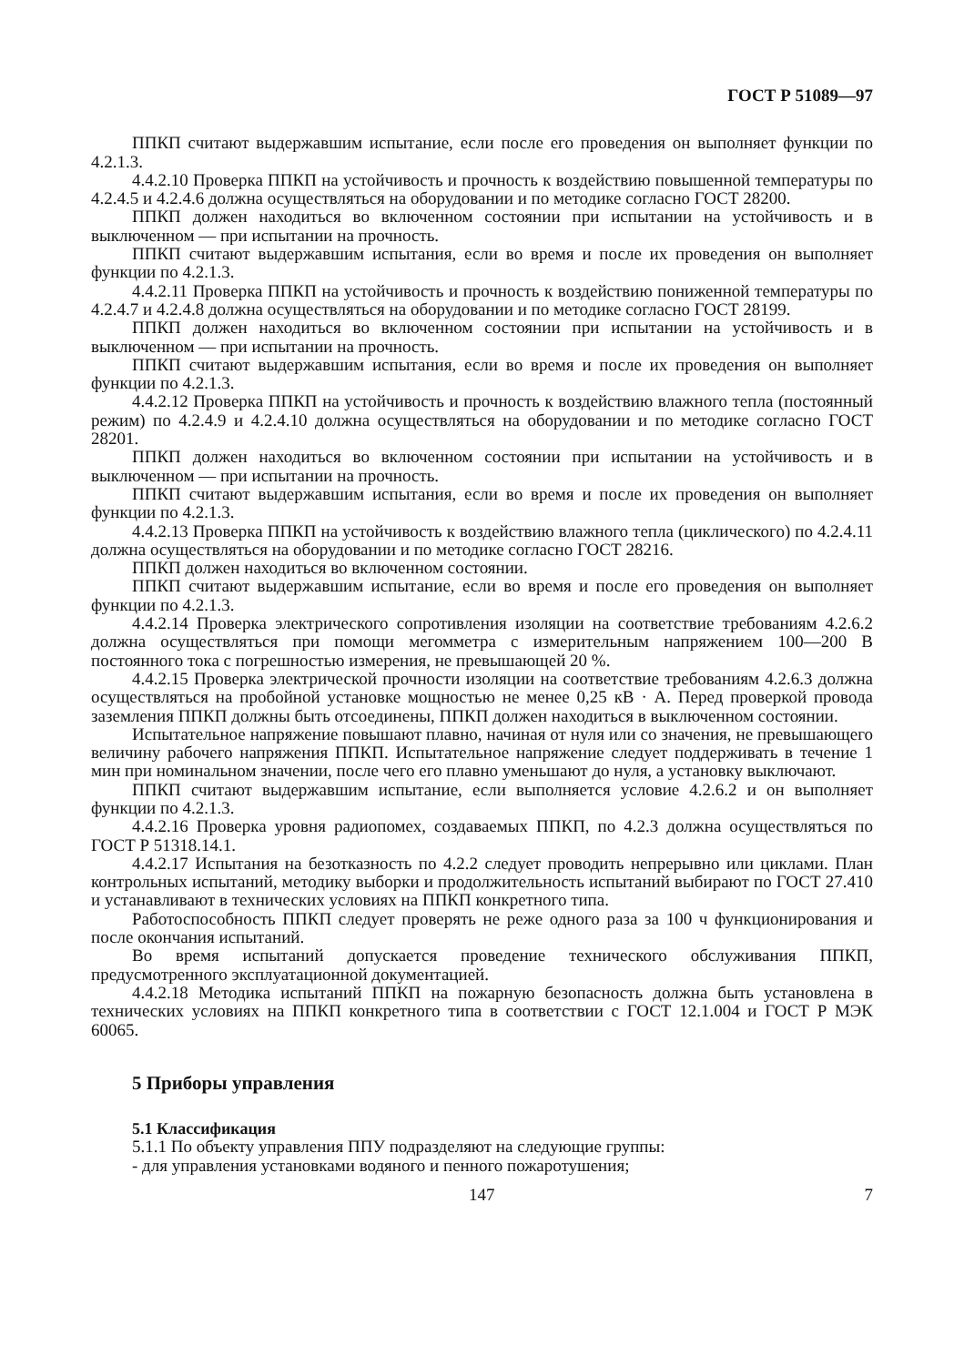ГОСТ Р 51089—97
ППКП считают выдержавшим испытание, если после его проведения он выполняет функции по 4.2.1.3.
4.4.2.10 Проверка ППКП на устойчивость и прочность к воздействию повышенной температуры по 4.2.4.5 и 4.2.4.6 должна осуществляться на оборудовании и по методике согласно ГОСТ 28200.
ППКП должен находиться во включенном состоянии при испытании на устойчивость и в выключенном — при испытании на прочность.
ППКП считают выдержавшим испытания, если во время и после их проведения он выполняет функции по 4.2.1.3.
4.4.2.11 Проверка ППКП на устойчивость и прочность к воздействию пониженной температуры по 4.2.4.7 и 4.2.4.8 должна осуществляться на оборудовании и по методике согласно ГОСТ 28199.
ППКП должен находиться во включенном состоянии при испытании на устойчивость и в выключенном — при испытании на прочность.
ППКП считают выдержавшим испытания, если во время и после их проведения он выполняет функции по 4.2.1.3.
4.4.2.12 Проверка ППКП на устойчивость и прочность к воздействию влажного тепла (постоянный режим) по 4.2.4.9 и 4.2.4.10 должна осуществляться на оборудовании и по методике согласно ГОСТ 28201.
ППКП должен находиться во включенном состоянии при испытании на устойчивость и в выключенном — при испытании на прочность.
ППКП считают выдержавшим испытания, если во время и после их проведения он выполняет функции по 4.2.1.3.
4.4.2.13 Проверка ППКП на устойчивость к воздействию влажного тепла (циклического) по 4.2.4.11 должна осуществляться на оборудовании и по методике согласно ГОСТ 28216.
ППКП должен находиться во включенном состоянии.
ППКП считают выдержавшим испытание, если во время и после его проведения он выполняет функции по 4.2.1.3.
4.4.2.14 Проверка электрического сопротивления изоляции на соответствие требованиям 4.2.6.2 должна осуществляться при помощи мегомметра с измерительным напряжением 100—200 В постоянного тока с погрешностью измерения, не превышающей 20 %.
4.4.2.15 Проверка электрической прочности изоляции на соответствие требованиям 4.2.6.3 должна осуществляться на пробойной установке мощностью не менее 0,25 кВ · А. Перед проверкой провода заземления ППКП должны быть отсоединены, ППКП должен находиться в выключенном состоянии.
Испытательное напряжение повышают плавно, начиная от нуля или со значения, не превышающего величину рабочего напряжения ППКП. Испытательное напряжение следует поддерживать в течение 1 мин при номинальном значении, после чего его плавно уменьшают до нуля, а установку выключают.
ППКП считают выдержавшим испытание, если выполняется условие 4.2.6.2 и он выполняет функции по 4.2.1.3.
4.4.2.16 Проверка уровня радиопомех, создаваемых ППКП, по 4.2.3 должна осуществляться по ГОСТ Р 51318.14.1.
4.4.2.17 Испытания на безотказность по 4.2.2 следует проводить непрерывно или циклами. План контрольных испытаний, методику выборки и продолжительность испытаний выбирают по ГОСТ 27.410 и устанавливают в технических условиях на ППКП конкретного типа.
Работоспособность ППКП следует проверять не реже одного раза за 100 ч функционирования и после окончания испытаний.
Во время испытаний допускается проведение технического обслуживания ППКП, предусмотренного эксплуатационной документацией.
4.4.2.18 Методика испытаний ППКП на пожарную безопасность должна быть установлена в технических условиях на ППКП конкретного типа в соответствии с ГОСТ 12.1.004 и ГОСТ Р МЭК 60065.
5 Приборы управления
5.1 Классификация
5.1.1 По объекту управления ППУ подразделяют на следующие группы:
- для управления установками водяного и пенного пожаротушения;
147 7